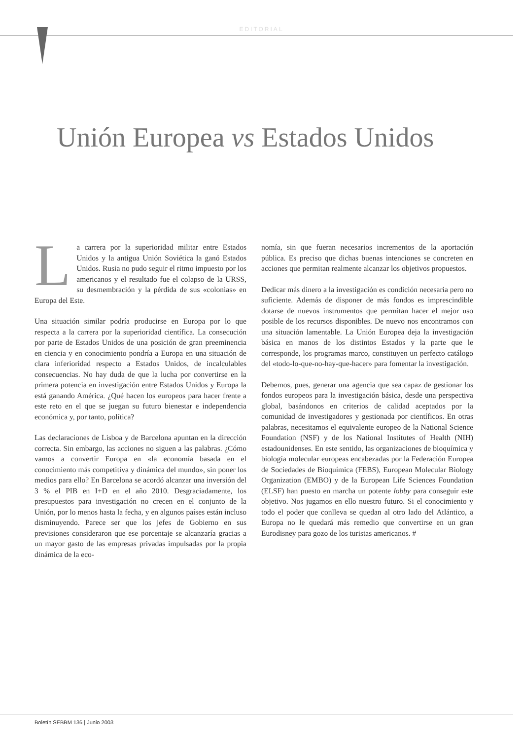EDITORIAL
Unión Europea vs Estados Unidos
La carrera por la superioridad militar entre Estados Unidos y la antigua Unión Soviética la ganó Estados Unidos. Rusia no pudo seguir el ritmo impuesto por los americanos y el resultado fue el colapso de la URSS, su desmembración y la pérdida de sus «colonias» en Europa del Este.
Una situación similar podría producirse en Europa por lo que respecta a la carrera por la superioridad científica. La consecución por parte de Estados Unidos de una posición de gran preeminencia en ciencia y en conocimiento pondría a Europa en una situación de clara inferioridad respecto a Estados Unidos, de incalculables consecuencias. No hay duda de que la lucha por convertirse en la primera potencia en investigación entre Estados Unidos y Europa la está ganando América. ¿Qué hacen los europeos para hacer frente a este reto en el que se juegan su futuro bienestar e independencia económica y, por tanto, política?
Las declaraciones de Lisboa y de Barcelona apuntan en la dirección correcta. Sin embargo, las acciones no siguen a las palabras. ¿Cómo vamos a convertir Europa en «la economía basada en el conocimiento más competitiva y dinámica del mundo», sin poner los medios para ello? En Barcelona se acordó alcanzar una inversión del 3 % el PIB en I+D en el año 2010. Desgraciadamente, los presupuestos para investigación no crecen en el conjunto de la Unión, por lo menos hasta la fecha, y en algunos países están incluso disminuyendo. Parece ser que los jefes de Gobierno en sus previsiones consideraron que ese porcentaje se alcanzaría gracias a un mayor gasto de las empresas privadas impulsadas por la propia dinámica de la eco-
nomía, sin que fueran necesarios incrementos de la aportación pública. Es preciso que dichas buenas intenciones se concreten en acciones que permitan realmente alcanzar los objetivos propuestos.
Dedicar más dinero a la investigación es condición necesaria pero no suficiente. Además de disponer de más fondos es imprescindible dotarse de nuevos instrumentos que permitan hacer el mejor uso posible de los recursos disponibles. De nuevo nos encontramos con una situación lamentable. La Unión Europea deja la investigación básica en manos de los distintos Estados y la parte que le corresponde, los programas marco, constituyen un perfecto catálogo del «todo-lo-que-no-hay-que-hacer» para fomentar la investigación.
Debemos, pues, generar una agencia que sea capaz de gestionar los fondos europeos para la investigación básica, desde una perspectiva global, basándonos en criterios de calidad aceptados por la comunidad de investigadores y gestionada por científicos. En otras palabras, necesitamos el equivalente europeo de la National Science Foundation (NSF) y de los National Institutes of Health (NIH) estadounidenses. En este sentido, las organizaciones de bioquímica y biología molecular europeas encabezadas por la Federación Europea de Sociedades de Bioquímica (FEBS), European Molecular Biology Organization (EMBO) y de la European Life Sciences Foundation (ELSF) han puesto en marcha un potente lobby para conseguir este objetivo. Nos jugamos en ello nuestro futuro. Si el conocimiento y todo el poder que conlleva se quedan al otro lado del Atlántico, a Europa no le quedará más remedio que convertirse en un gran Eurodisney para gozo de los turistas americanos. #
Boletín SEBBM 136 | Junio 2003